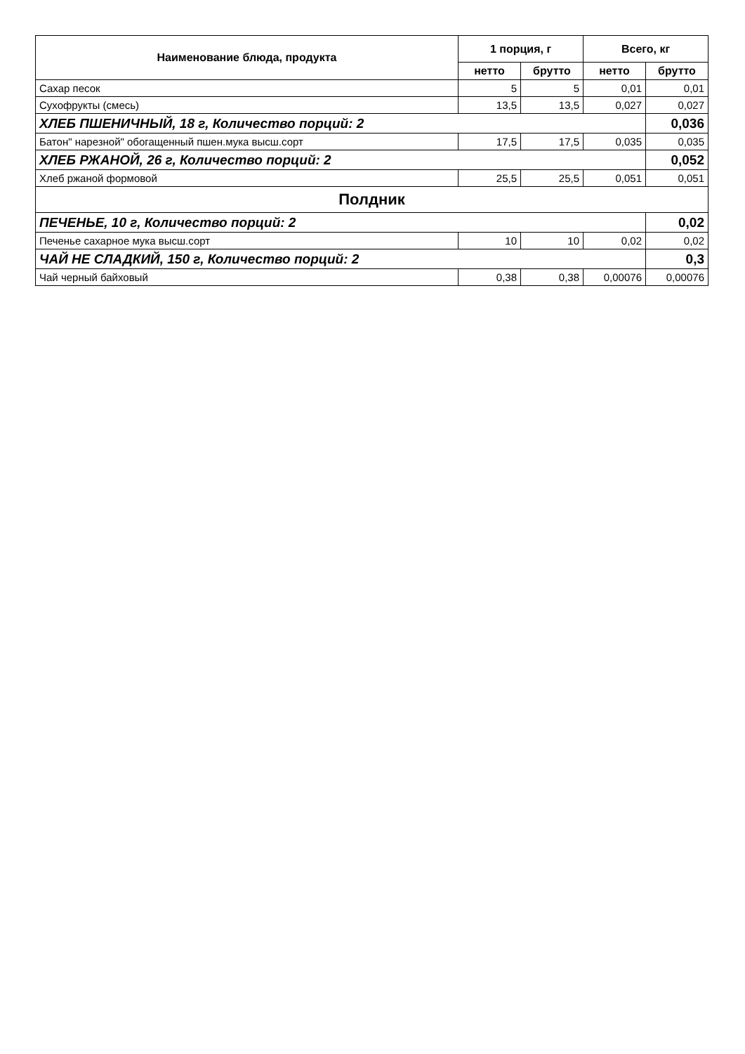| Наименование блюда, продукта | 1 порция, г | | Всего, кг | |
| --- | --- | --- | --- | --- |
| | нетто | брутто | нетто | брутто |
| Сахар песок | 5 | 5 | 0,01 | 0,01 |
| Сухофрукты (смесь) | 13,5 | 13,5 | 0,027 | 0,027 |
| ХЛЕБ ПШЕНИЧНЫЙ, 18 г, Количество порций: 2 | | | | 0,036 |
| Батон" нарезной" обогащенный пшен.мука высш.сорт | 17,5 | 17,5 | 0,035 | 0,035 |
| ХЛЕБ РЖАНОЙ, 26 г, Количество порций: 2 | | | | 0,052 |
| Хлеб ржаной формовой | 25,5 | 25,5 | 0,051 | 0,051 |
| Полдник | | | | |
| ПЕЧЕНЬЕ, 10 г, Количество порций: 2 | | | | 0,02 |
| Печенье сахарное мука высш.сорт | 10 | 10 | 0,02 | 0,02 |
| ЧАЙ НЕ СЛАДКИЙ, 150 г, Количество порций: 2 | | | | 0,3 |
| Чай черный байховый | 0,38 | 0,38 | 0,00076 | 0,00076 |